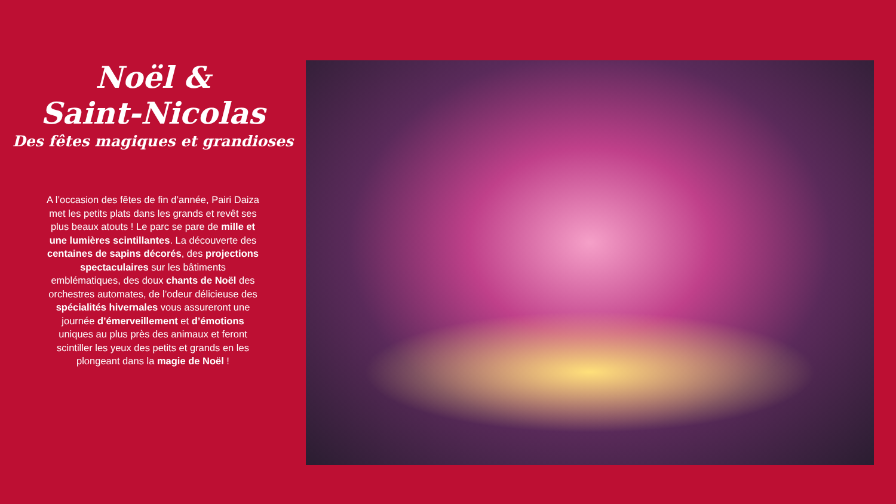Noël &
Saint-Nicolas
Des fêtes magiques et grandioses
A l’occasion des fêtes de fin d’année, Pairi Daiza met les petits plats dans les grands et revêt ses plus beaux atouts ! Le parc se pare de mille et une lumières scintillantes. La découverte des centaines de sapins décorés, des projections spectaculaires sur les bâtiments emblématiques, des doux chants de Noël des orchestres automates, de l’odeur délicieuse des spécialités hivernales vous assureront une journée d’émerveillement et d’émotions uniques au plus près des animaux et feront scintiller les yeux des petits et grands en les plongeant dans la magie de Noël !